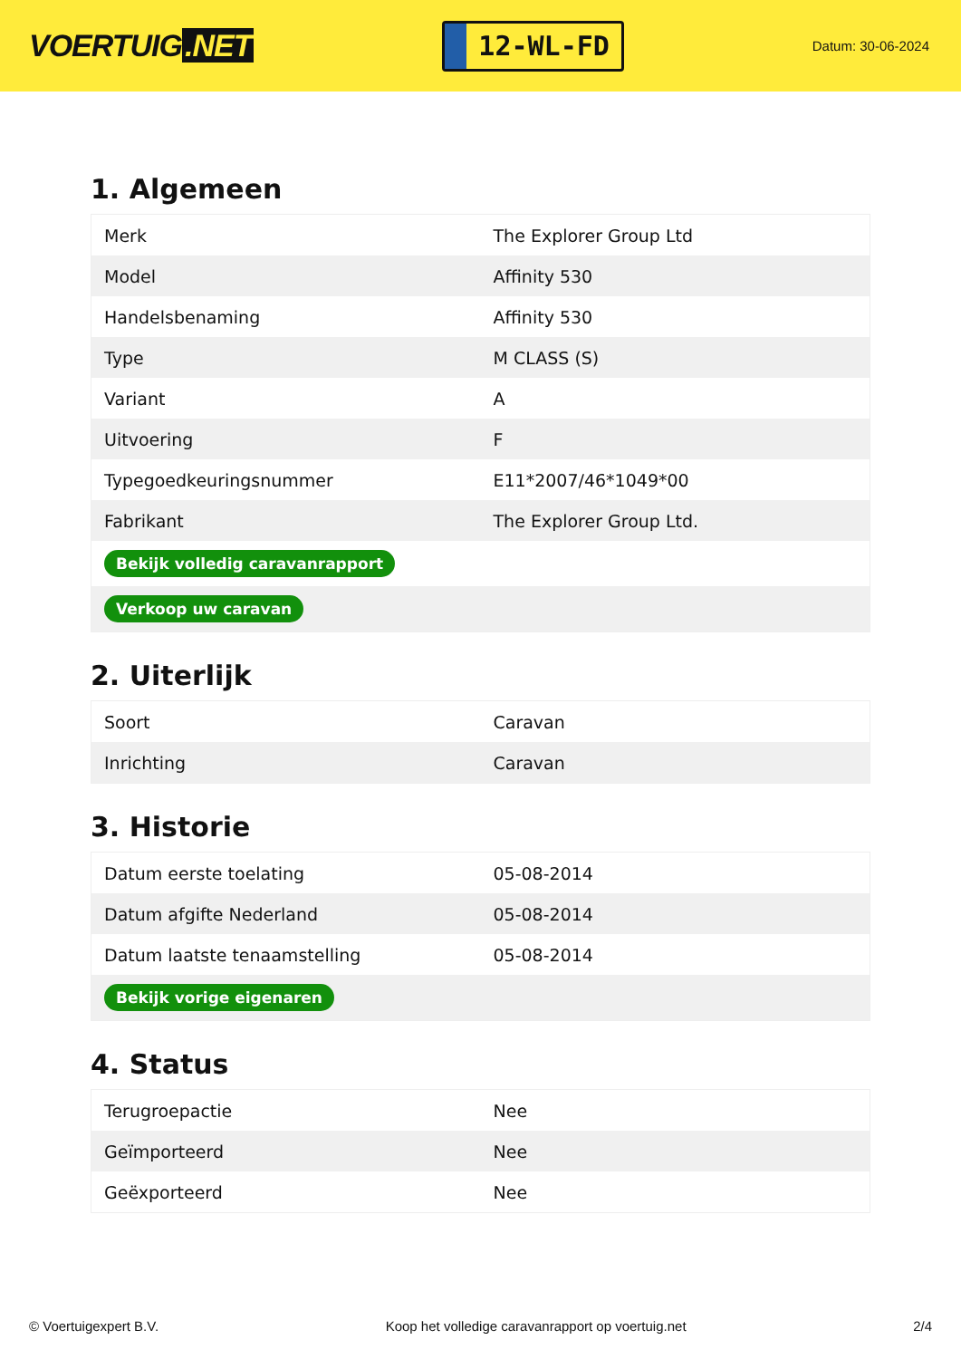VOERTUIG.NET
12-WL-FD
Datum: 30-06-2024
1. Algemeen
| Merk | The Explorer Group Ltd |
| Model | Affinity 530 |
| Handelsbenaming | Affinity 530 |
| Type | M CLASS (S) |
| Variant | A |
| Uitvoering | F |
| Typegoedkeuringsnummer | E11*2007/46*1049*00 |
| Fabrikant | The Explorer Group Ltd. |
| Bekijk volledig caravanrapport | |
| Verkoop uw caravan | |
2. Uiterlijk
| Soort | Caravan |
| Inrichting | Caravan |
3. Historie
| Datum eerste toelating | 05-08-2014 |
| Datum afgifte Nederland | 05-08-2014 |
| Datum laatste tenaamstelling | 05-08-2014 |
| Bekijk vorige eigenaren | |
4. Status
| Terugroepactie | Nee |
| Geïmporteerd | Nee |
| Geëxporteerd | Nee |
© Voertuigexpert B.V. Koop het volledige caravanrapport op voertuig.net 2/4